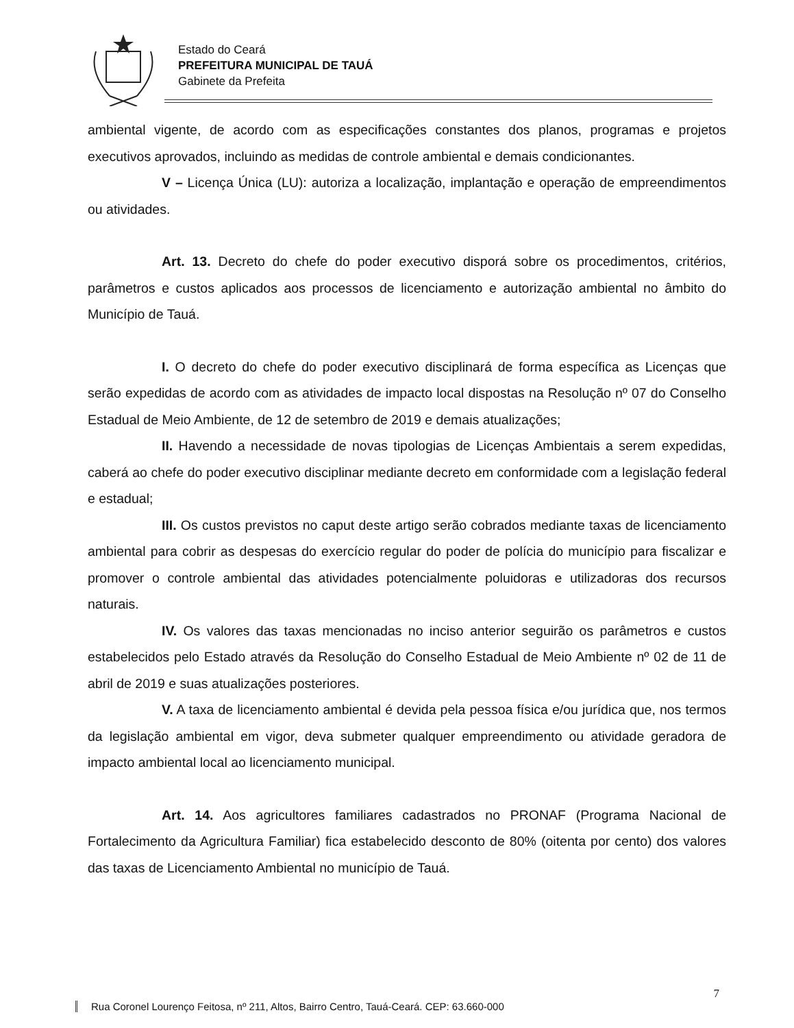Estado do Ceará
PREFEITURA MUNICIPAL DE TAUÁ
Gabinete da Prefeita
ambiental vigente, de acordo com as especificações constantes dos planos, programas e projetos executivos aprovados, incluindo as medidas de controle ambiental e demais condicionantes.
V – Licença Única (LU): autoriza a localização, implantação e operação de empreendimentos ou atividades.
Art. 13. Decreto do chefe do poder executivo disporá sobre os procedimentos, critérios, parâmetros e custos aplicados aos processos de licenciamento e autorização ambiental no âmbito do Município de Tauá.
I. O decreto do chefe do poder executivo disciplinará de forma específica as Licenças que serão expedidas de acordo com as atividades de impacto local dispostas na Resolução nº 07 do Conselho Estadual de Meio Ambiente, de 12 de setembro de 2019 e demais atualizações;
II. Havendo a necessidade de novas tipologias de Licenças Ambientais a serem expedidas, caberá ao chefe do poder executivo disciplinar mediante decreto em conformidade com a legislação federal e estadual;
III. Os custos previstos no caput deste artigo serão cobrados mediante taxas de licenciamento ambiental para cobrir as despesas do exercício regular do poder de polícia do município para fiscalizar e promover o controle ambiental das atividades potencialmente poluidoras e utilizadoras dos recursos naturais.
IV. Os valores das taxas mencionadas no inciso anterior seguirão os parâmetros e custos estabelecidos pelo Estado através da Resolução do Conselho Estadual de Meio Ambiente nº 02 de 11 de abril de 2019 e suas atualizações posteriores.
V. A taxa de licenciamento ambiental é devida pela pessoa física e/ou jurídica que, nos termos da legislação ambiental em vigor, deva submeter qualquer empreendimento ou atividade geradora de impacto ambiental local ao licenciamento municipal.
Art. 14. Aos agricultores familiares cadastrados no PRONAF (Programa Nacional de Fortalecimento da Agricultura Familiar) fica estabelecido desconto de 80% (oitenta por cento) dos valores das taxas de Licenciamento Ambiental no município de Tauá.
7
Rua Coronel Lourenço Feitosa, nº 211, Altos, Bairro Centro, Tauá-Ceará. CEP: 63.660-000